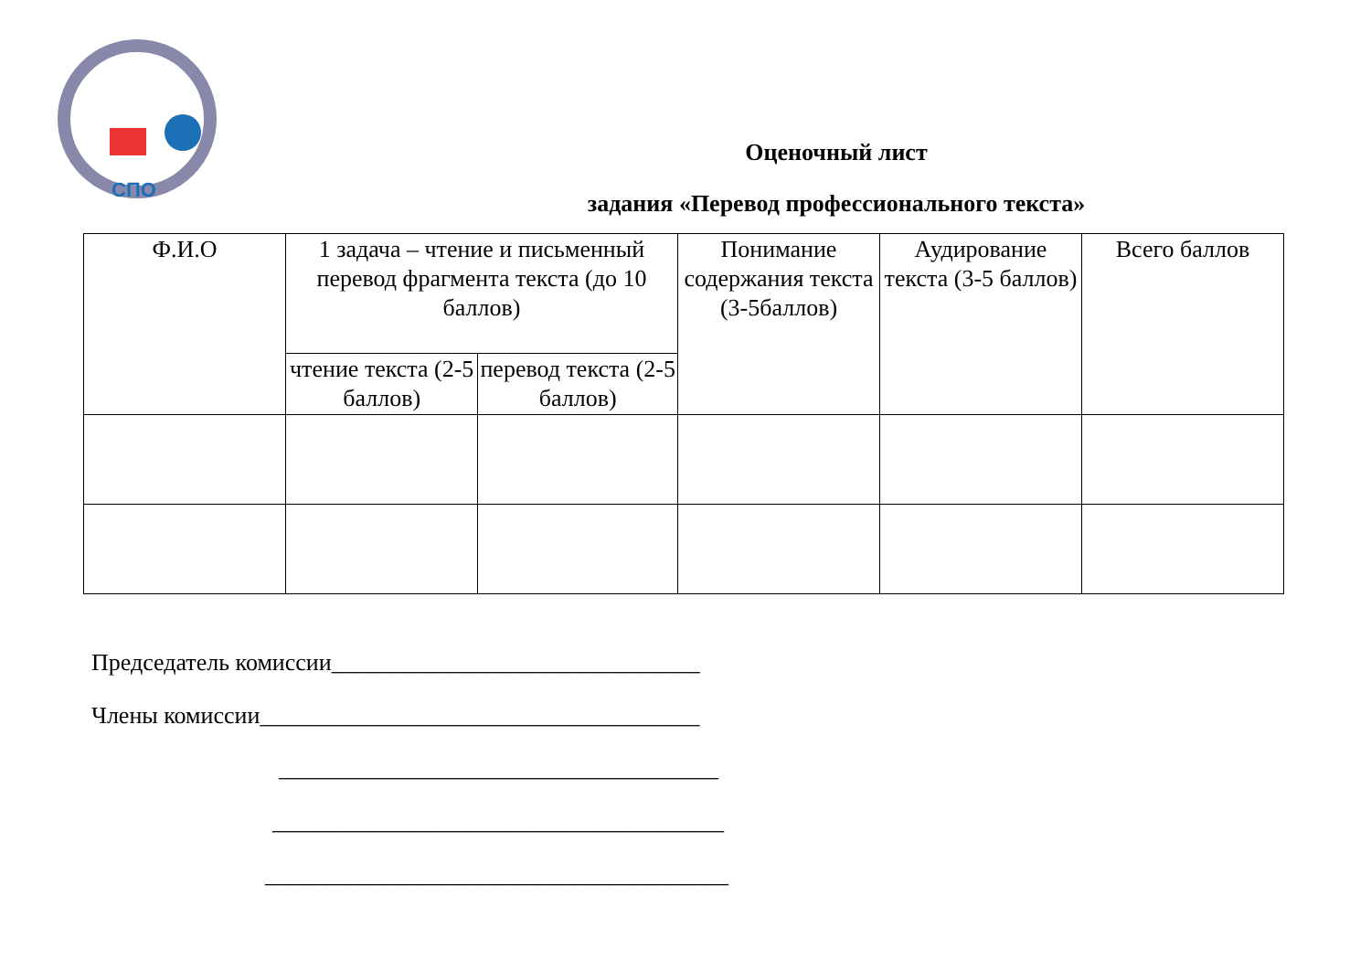СПО
Оценочный лист
задания «Перевод профессионального текста»
| Ф.И.О | 1 задача – чтение и письменный перевод фрагмента текста (до 10 баллов) | | Понимание содержания текста (3-5баллов) | Аудирование текста (3-5 баллов) | Всего баллов |
| --- | --- | --- | --- | --- | --- |
| | чтение текста (2-5 баллов) | перевод текста (2-5 баллов) | | | |
Председатель комиссии_______________________________
Члены комиссии_____________________________________
_____________________________________
______________________________________
_______________________________________